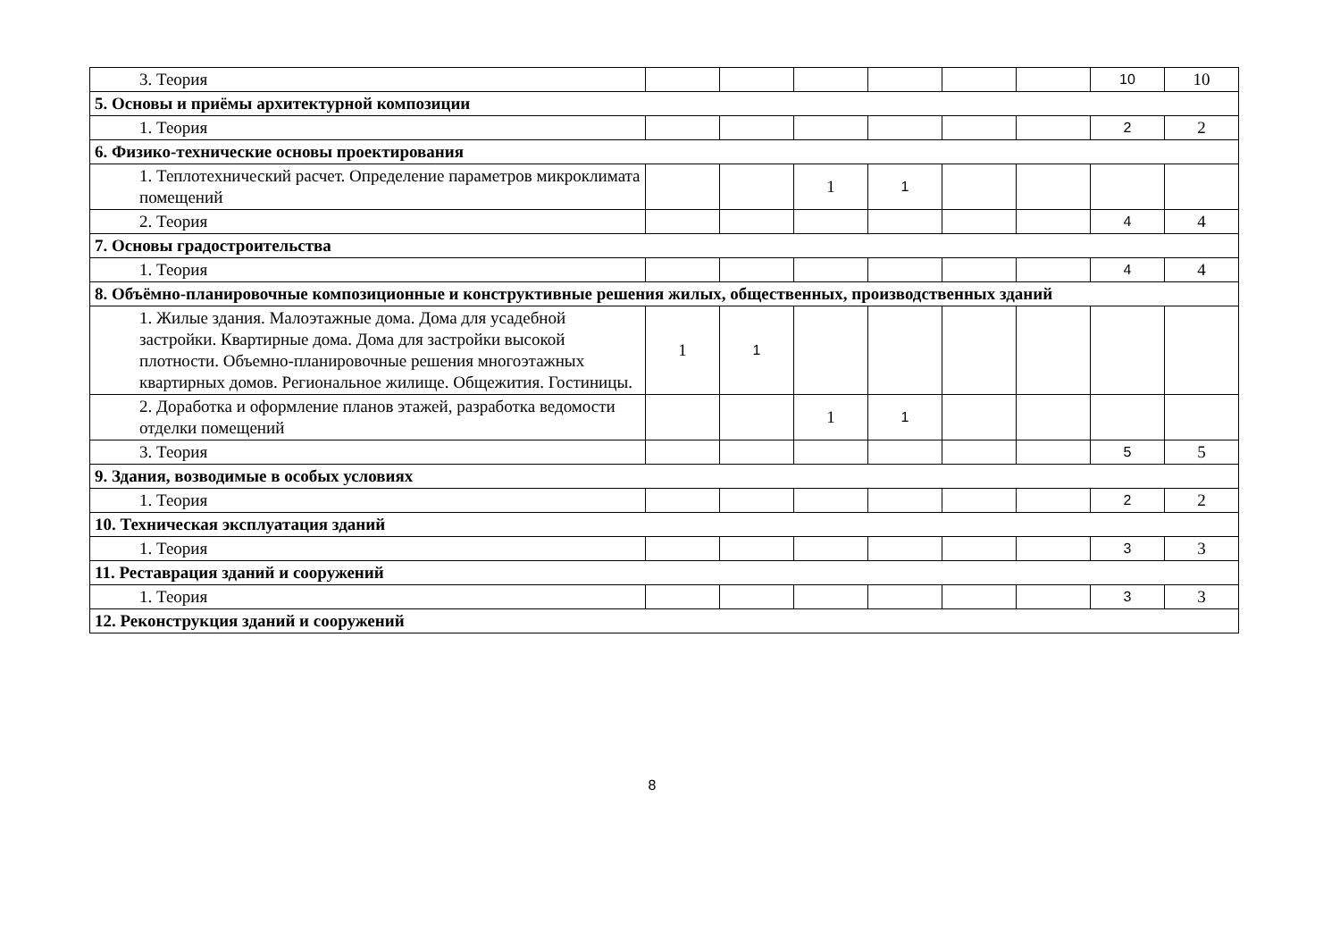| 3. Теория | | | | | | | 10 | 10 |
| 5. Основы и приёмы архитектурной композиции | | | | | | | | |
| 1. Теория | | | | | | | 2 | 2 |
| 6. Физико-технические основы проектирования | | | | | | | | |
| 1. Теплотехнический расчет. Определение параметров микроклимата помещений | | | 1 | 1 | | | | |
| 2. Теория | | | | | | | 4 | 4 |
| 7. Основы градостроительства | | | | | | | | |
| 1. Теория | | | | | | | 4 | 4 |
| 8. Объёмно-планировочные композиционные и конструктивные решения жилых, общественных, производственных зданий | | | | | | | | |
| 1. Жилые здания. Малоэтажные дома. Дома для усадебной застройки. Квартирные дома. Дома для застройки высокой плотности. Объемно-планировочные решения многоэтажных квартирных домов. Региональное жилище. Общежития. Гостиницы. | 1 | 1 | | | | | | |
| 2. Доработка и оформление планов этажей, разработка ведомости отделки помещений | | | 1 | 1 | | | | |
| 3. Теория | | | | | | | 5 | 5 |
| 9. Здания, возводимые в особых условиях | | | | | | | | |
| 1. Теория | | | | | | | 2 | 2 |
| 10. Техническая эксплуатация зданий | | | | | | | | |
| 1. Теория | | | | | | | 3 | 3 |
| 11. Реставрация зданий и сооружений | | | | | | | | |
| 1. Теория | | | | | | | 3 | 3 |
| 12. Реконструкция зданий и сооружений | | | | | | | | |
8